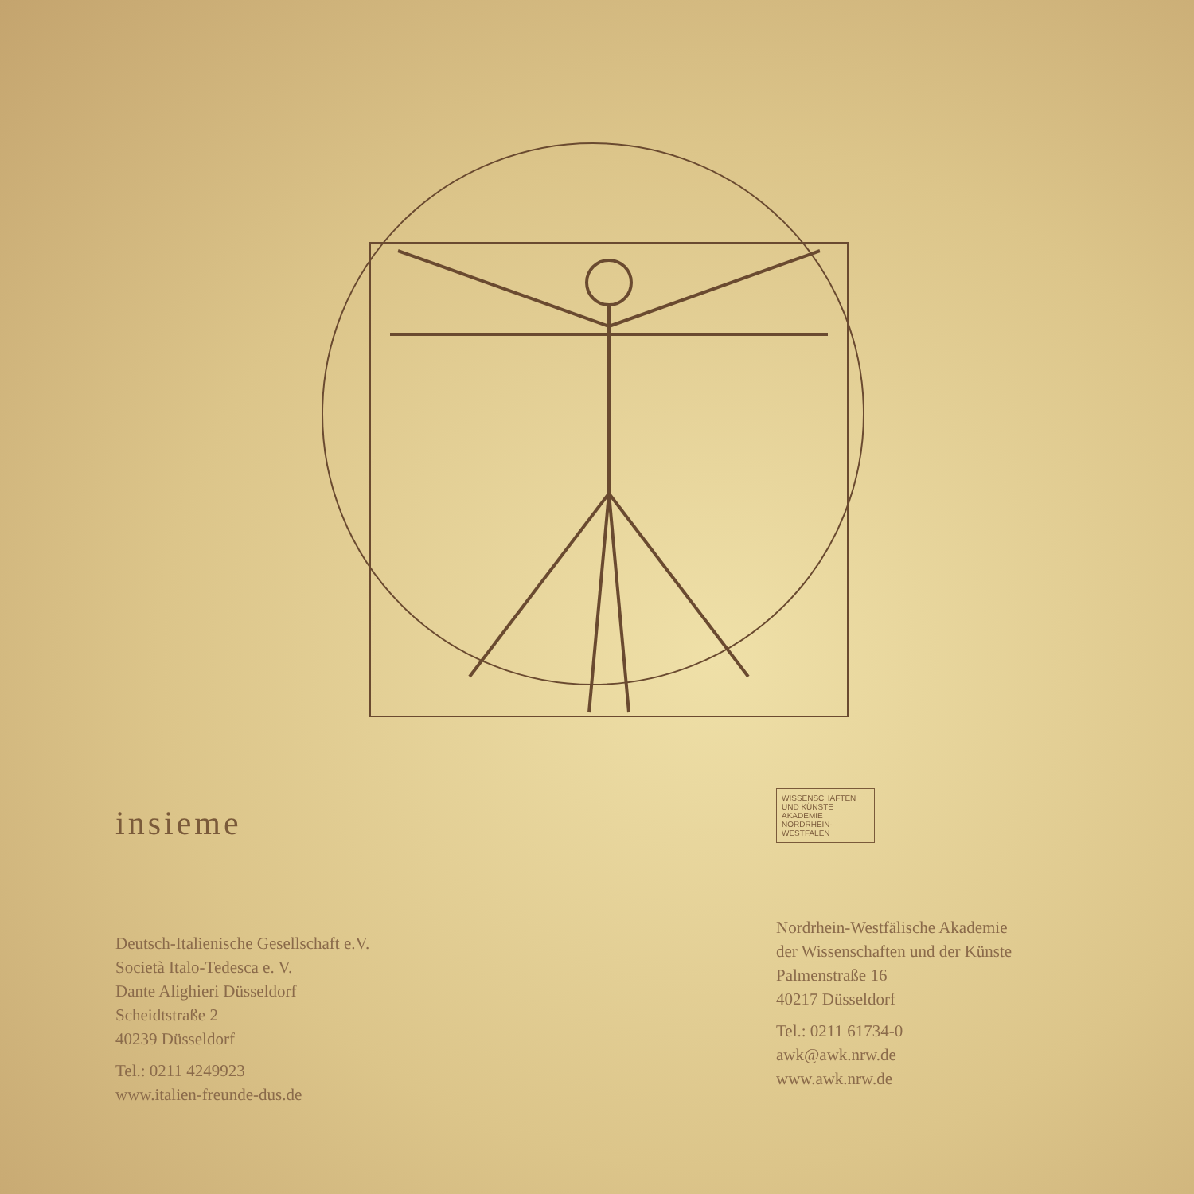insieme
Deutsch-Italienische Gesellschaft e.V.
Società Italo-Tedesca e. V.
Dante Alighieri Düsseldorf
Scheidtstraße 2
40239 Düsseldorf
Tel.: 0211 4249923
www.italien-freunde-dus.de
WISSENSCHAFTEN
UND KÜNSTE
AKADEMIE
NORDRHEIN-WESTFALEN
Nordrhein-Westfälische Akademie
der Wissenschaften und der Künste
Palmenstraße 16
40217 Düsseldorf
Tel.: 0211 61734-0
awk@awk.nrw.de
www.awk.nrw.de